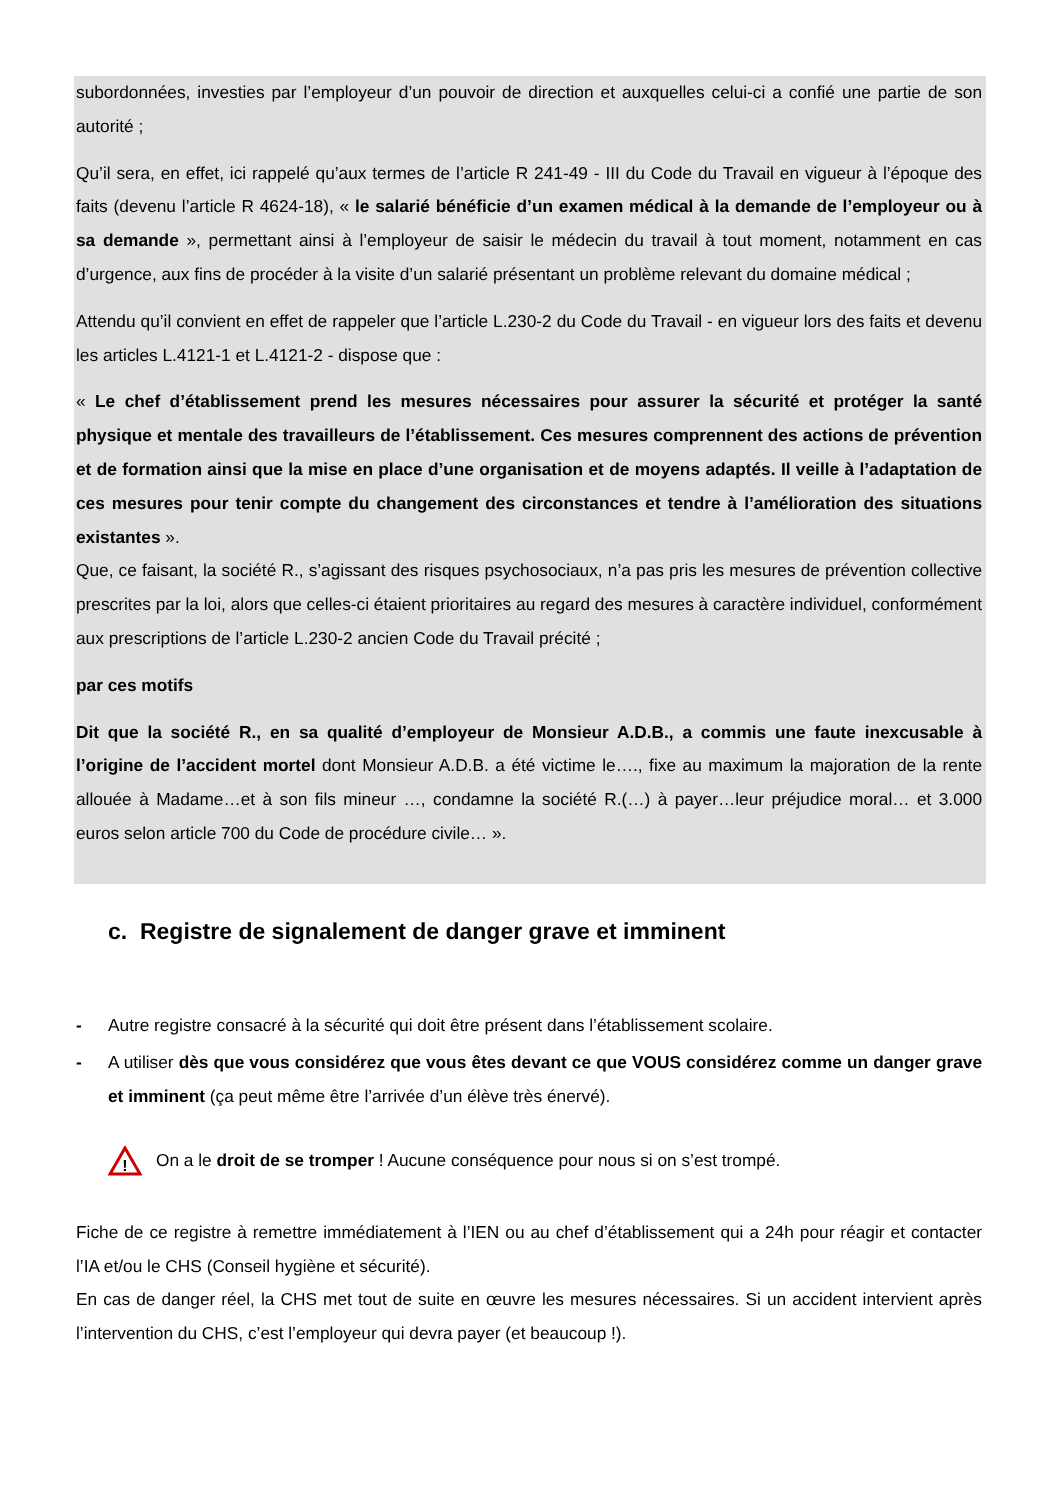subordonnées, investies par l’employeur d’un pouvoir de direction et auxquelles celui-ci a confié une partie de son autorité ;
Qu’il sera, en effet, ici rappelé qu’aux termes de l’article R 241-49 - III du Code du Travail en vigueur à l’époque des faits (devenu l’article R 4624-18), « le salarié bénéficie d’un examen médical à la demande de l’employeur ou à sa demande », permettant ainsi à l’employeur de saisir le médecin du travail à tout moment, notamment en cas d’urgence, aux fins de procéder à la visite d’un salarié présentant un problème relevant du domaine médical ;
Attendu qu’il convient en effet de rappeler que l’article L.230-2 du Code du Travail - en vigueur lors des faits et devenu les articles L.4121-1 et L.4121-2 - dispose que :
« Le chef d’établissement prend les mesures nécessaires pour assurer la sécurité et protéger la santé physique et mentale des travailleurs de l’établissement. Ces mesures comprennent des actions de prévention et de formation ainsi que la mise en place d’une organisation et de moyens adaptés. Il veille à l’adaptation de ces mesures pour tenir compte du changement des circonstances et tendre à l’amélioration des situations existantes ».
Que, ce faisant, la société R., s’agissant des risques psychosociaux, n’a pas pris les mesures de prévention collective prescrites par la loi, alors que celles-ci étaient prioritaires au regard des mesures à caractère individuel, conformément aux prescriptions de l’article L.230-2 ancien Code du Travail précité ;
par ces motifs
Dit que la société R., en sa qualité d’employeur de Monsieur A.D.B., a commis une faute inexcusable à l’origine de l’accident mortel dont Monsieur A.D.B. a été victime le…., fixe au maximum la majoration de la rente allouée à Madame…et à son fils mineur …, condamne la société R.(…) à payer…leur préjudice moral… et 3.000 euros selon article 700 du Code de procédure civile… ».
c. Registre de signalement de danger grave et imminent
- Autre registre consacré à la sécurité qui doit être présent dans l’établissement scolaire.
- A utiliser dès que vous considérez que vous êtes devant ce que VOUS considérez comme un danger grave et imminent (ça peut même être l’arrivée d’un élève très énervé).
!
On a le droit de se tromper ! Aucune conséquence pour nous si on s’est trompé.
Fiche de ce registre à remettre immédiatement à l’IEN ou au chef d’établissement qui a 24h pour réagir et contacter l’IA et/ou le CHS (Conseil hygiène et sécurité).
En cas de danger réel, la CHS met tout de suite en œuvre les mesures nécessaires. Si un accident intervient après l’intervention du CHS, c’est l’employeur qui devra payer (et beaucoup !).